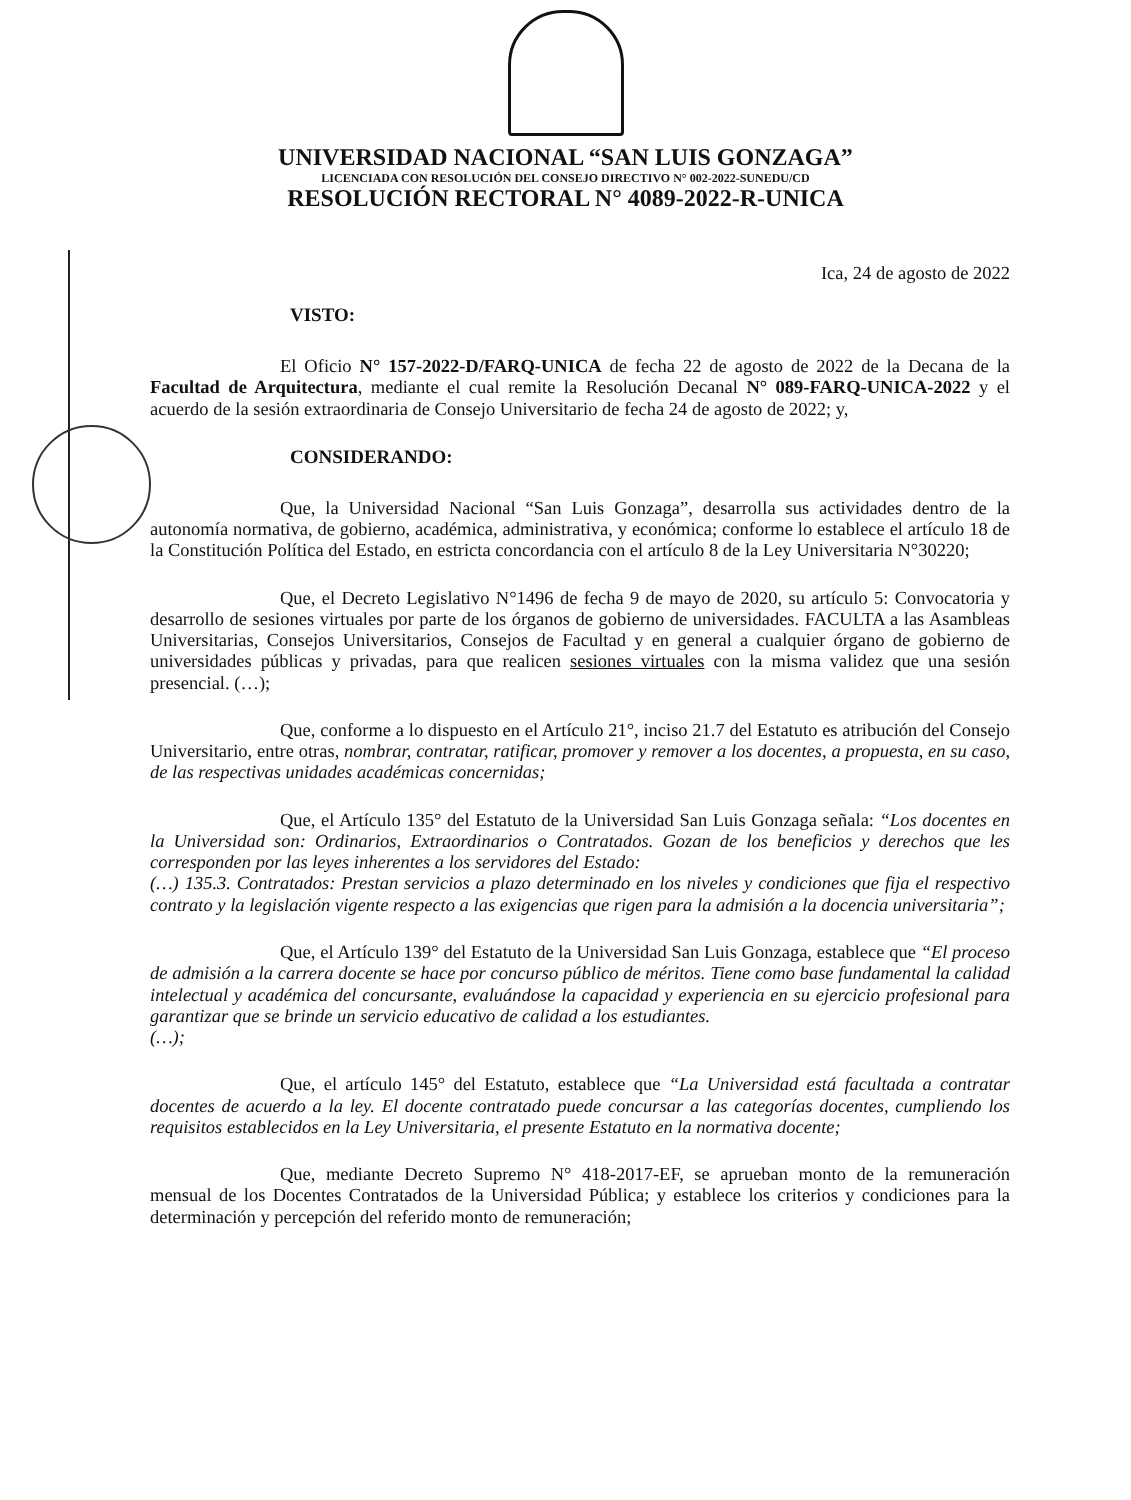UNIVERSIDAD NACIONAL “SAN LUIS GONZAGA”
LICENCIADA CON RESOLUCIÓN DEL CONSEJO DIRECTIVO N° 002-2022-SUNEDU/CD
RESOLUCIÓN RECTORAL N° 4089-2022-R-UNICA
Ica, 24 de agosto de 2022
VISTO:
El Oficio N° 157-2022-D/FARQ-UNICA de fecha 22 de agosto de 2022 de la Decana de la Facultad de Arquitectura, mediante el cual remite la Resolución Decanal N° 089-FARQ-UNICA-2022 y el acuerdo de la sesión extraordinaria de Consejo Universitario de fecha 24 de agosto de 2022; y,
CONSIDERANDO:
Que, la Universidad Nacional “San Luis Gonzaga”, desarrolla sus actividades dentro de la autonomía normativa, de gobierno, académica, administrativa, y económica; conforme lo establece el artículo 18 de la Constitución Política del Estado, en estricta concordancia con el artículo 8 de la Ley Universitaria N°30220;
Que, el Decreto Legislativo N°1496 de fecha 9 de mayo de 2020, su artículo 5: Convocatoria y desarrollo de sesiones virtuales por parte de los órganos de gobierno de universidades. FACULTA a las Asambleas Universitarias, Consejos Universitarios, Consejos de Facultad y en general a cualquier órgano de gobierno de universidades públicas y privadas, para que realicen sesiones virtuales con la misma validez que una sesión presencial. (…);
Que, conforme a lo dispuesto en el Artículo 21°, inciso 21.7 del Estatuto es atribución del Consejo Universitario, entre otras, nombrar, contratar, ratificar, promover y remover a los docentes, a propuesta, en su caso, de las respectivas unidades académicas concernidas;
Que, el Artículo 135° del Estatuto de la Universidad San Luis Gonzaga señala: “Los docentes en la Universidad son: Ordinarios, Extraordinarios o Contratados. Gozan de los beneficios y derechos que les corresponden por las leyes inherentes a los servidores del Estado:
(…) 135.3. Contratados: Prestan servicios a plazo determinado en los niveles y condiciones que fija el respectivo contrato y la legislación vigente respecto a las exigencias que rigen para la admisión a la docencia universitaria”;
Que, el Artículo 139° del Estatuto de la Universidad San Luis Gonzaga, establece que “El proceso de admisión a la carrera docente se hace por concurso público de méritos. Tiene como base fundamental la calidad intelectual y académica del concursante, evaluándose la capacidad y experiencia en su ejercicio profesional para garantizar que se brinde un servicio educativo de calidad a los estudiantes.
(…);
Que, el artículo 145° del Estatuto, establece que “La Universidad está facultada a contratar docentes de acuerdo a la ley. El docente contratado puede concursar a las categorías docentes, cumpliendo los requisitos establecidos en la Ley Universitaria, el presente Estatuto en la normativa docente;
Que, mediante Decreto Supremo N° 418-2017-EF, se aprueban monto de la remuneración mensual de los Docentes Contratados de la Universidad Pública; y establece los criterios y condiciones para la determinación y percepción del referido monto de remuneración;